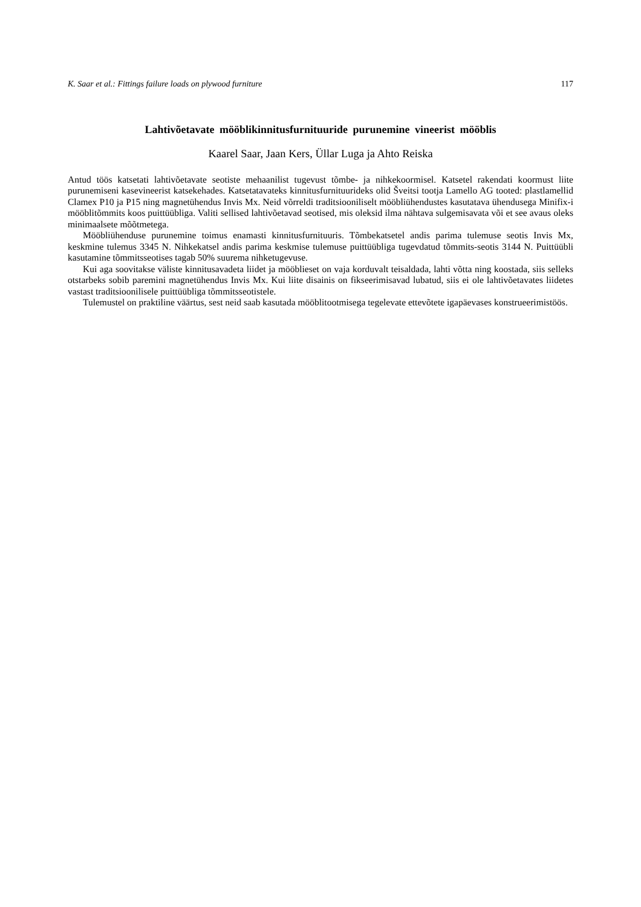K. Saar et al.: Fittings failure loads on plywood furniture 117
Lahtivõetavate mööblikinnitusfurnituuride purunemine vineerist mööblis
Kaarel Saar, Jaan Kers, Üllar Luga ja Ahto Reiska
Antud töös katsetati lahtivõetavate seotiste mehaanilist tugevust tõmbe- ja nihkekoormisel. Katsetel rakendati koormust liite purunemiseni kasevineerist katsekehades. Katsetatavateks kinnitusfurnituurideks olid Šveitsi tootja Lamello AG tooted: plastlamellid Clamex P10 ja P15 ning magnetühendus Invis Mx. Neid võrreldi traditsiooniliselt mööbliühendustes kasutatava ühendusega Minifix-i mööblitõmmits koos puittüübliga. Valiti sellised lahtivõetavad seotised, mis oleksid ilma nähtava sulgemisavata või et see avaus oleks minimaalsete mõõtmetega.
Mööbliühenduse purunemine toimus enamasti kinnitusfurnituuris. Tõmbekatsetel andis parima tulemuse seotis Invis Mx, keskmine tulemus 3345 N. Nihkekatsel andis parima keskmise tulemuse puittüübliga tugevdatud tõmmits-seotis 3144 N. Puittüübli kasutamine tõmmitsseotises tagab 50% suurema nihketugevuse.
Kui aga soovitakse väliste kinnitusavadeta liidet ja mööblieset on vaja korduvalt teisaldada, lahti võtta ning koostada, siis selleks otstarbeks sobib paremini magnetühendus Invis Mx. Kui liite disainis on fikseerimisavad lubatud, siis ei ole lahtivõetavates liidetes vastast traditsioonilisele puittüübliga tõmmitsseotistele.
Tulemustel on praktiline väärtus, sest neid saab kasutada mööblitootmisega tegelevate ettevõtete igapäevases konstrueerimistöös.